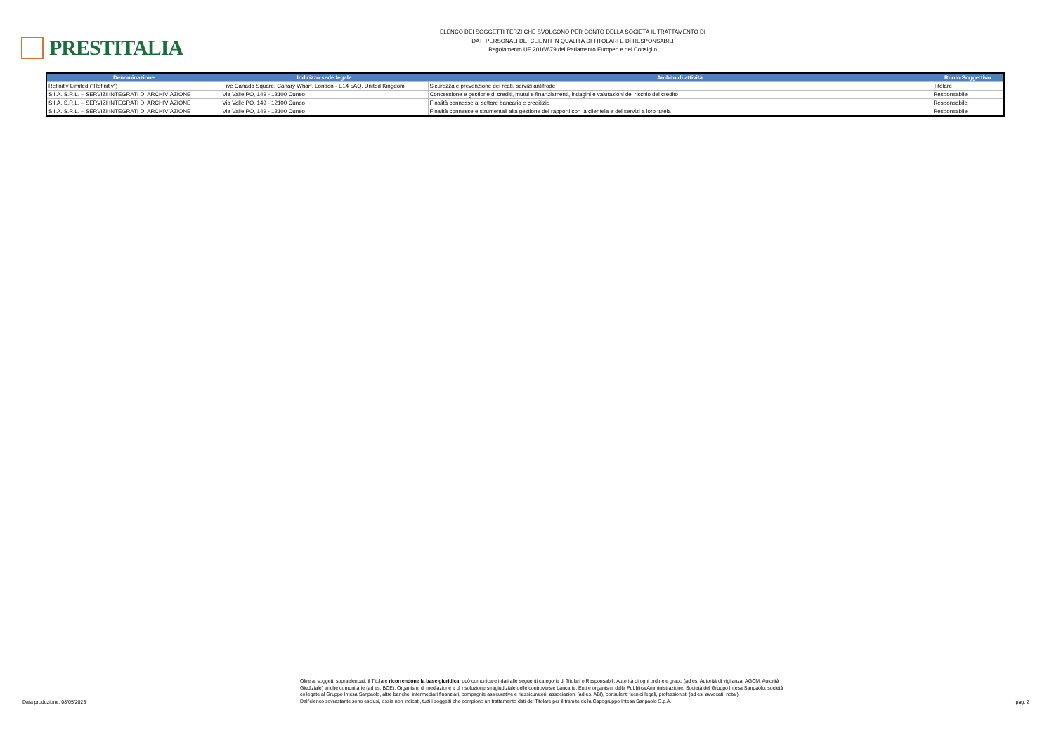PRESTITALIA
ELENCO DEI SOGGETTI TERZI CHE SVOLGONO PER CONTO DELLA SOCIETÁ IL TRATTAMENTO DI
DATI PERSONALI DEI CLIENTI IN QUALITÀ DI TITOLARI E DI RESPONSABILI
Regolamento UE 2016/679 del Parlamento Europeo e del Consiglio
| Denominazione | Indirizzo sede legale | Ambito di attività | Ruolo Soggettivo |
| --- | --- | --- | --- |
| Refinitiv Limited ("Refinitiv") | Five Canada Square, Canary Wharf, London - E14 5AQ, United Kingdom | Sicurezza e prevenzione dei reati, servizi antifrode | Titolare |
| S.I.A. S.R.L. – SERVIZI INTEGRATI DI ARCHIVIAZIONE | Via Valle PO, 149 - 12100 Cuneo | Concessione e gestione di crediti, mutui e finanziamenti, indagini e valutazioni del rischio del credito | Responsabile |
| S.I.A. S.R.L. – SERVIZI INTEGRATI DI ARCHIVIAZIONE | Via Valle PO, 149 - 12100 Cuneo | Finalità connesse al settore bancario e creditizio | Responsabile |
| S.I.A. S.R.L. – SERVIZI INTEGRATI DI ARCHIVIAZIONE | Via Valle PO, 149 - 12100 Cuneo | Finalità connesse e strumentali alla gestione dei rapporti con la clientela e dei servizi a loro tutela | Responsabile |
Data produzione: 08/05/2023
Oltre ai soggetti sopraelencati, il Titolare ricorrendone la base giuridica, può comunicare i dati alle seguenti categorie di Titolari o Responsabili: Autorità di ogni ordine e grado (ad es. Autorità di vigilanza, AGCM, Autorità Giudiziale) anche comunitarie (ad es. BCE), Organismi di mediazione e di risoluzione stragiudiziale delle controversie bancarie, Enti e organismi della Pubblica Amministrazione, Società del Gruppo Intesa Sanpaolo, società collegate al Gruppo Intesa Sanpaolo, altre banche, intermediari finanziari, compagnie assicurative e riassicuratori, associazioni (ad es. ABI), consulenti tecnici legali, professionisti (ad es. avvocati, notai).
Dall'elenco sovrastante sono esclusi, ossia non indicati, tutti i soggetti che compiono un trattamento dati del Titolare per il tramite della Capogruppo Intesa Sanpaolo S.p.A.
pag. 2